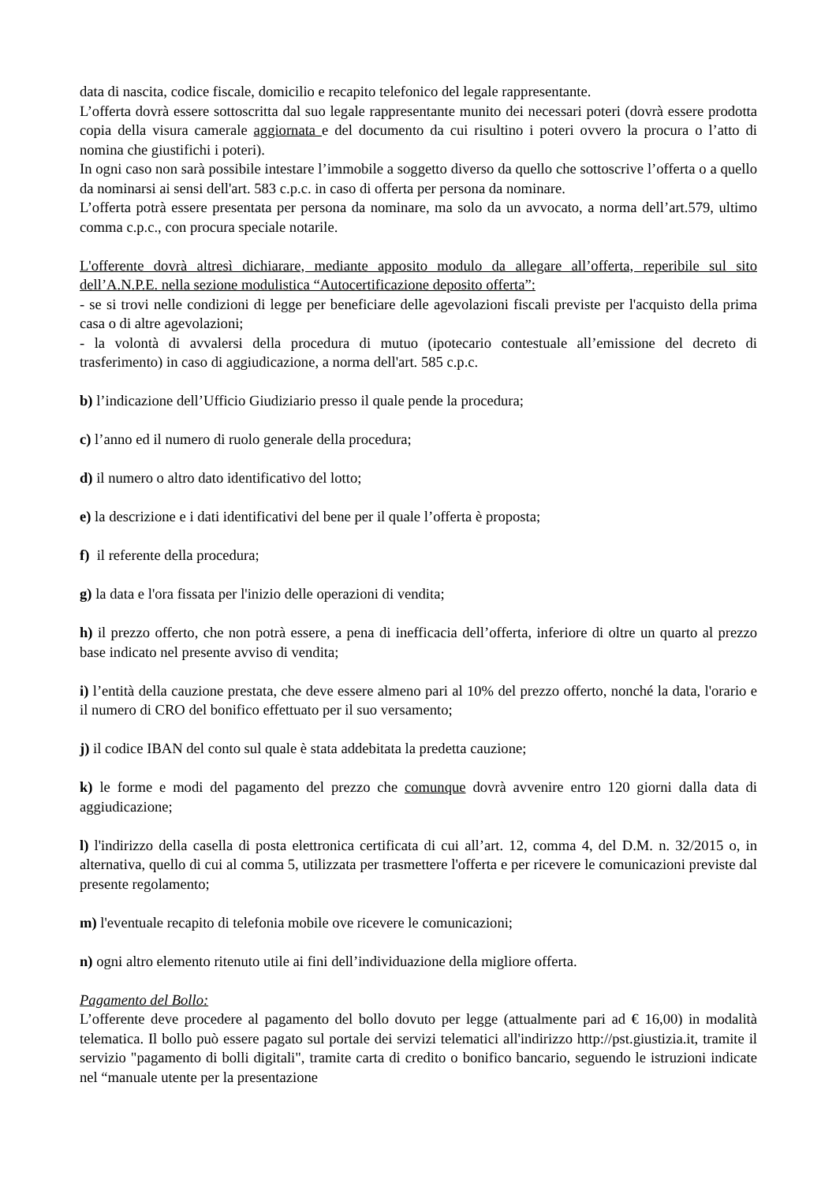data di nascita, codice fiscale, domicilio e recapito telefonico del legale rappresentante.
L’offerta dovrà essere sottoscritta dal suo legale rappresentante munito dei necessari poteri (dovrà essere prodotta copia della visura camerale aggiornata e del documento da cui risultino i poteri ovvero la procura o l’atto di nomina che giustifichi i poteri).
In ogni caso non sarà possibile intestare l’immobile a soggetto diverso da quello che sottoscrive l’offerta o a quello da nominarsi ai sensi dell'art. 583 c.p.c. in caso di offerta per persona da nominare.
L’offerta potrà essere presentata per persona da nominare, ma solo da un avvocato, a norma dell’art.579, ultimo comma c.p.c., con procura speciale notarile.
L'offerente dovrà altresì dichiarare, mediante apposito modulo da allegare all’offerta, reperibile sul sito dell’A.N.P.E. nella sezione modulistica “Autocertificazione deposito offerta”:
- se si trovi nelle condizioni di legge per beneficiare delle agevolazioni fiscali previste per l'acquisto della prima casa o di altre agevolazioni;
- la volontà di avvalersi della procedura di mutuo (ipotecario contestuale all’emissione del decreto di trasferimento) in caso di aggiudicazione, a norma dell'art. 585 c.p.c.
b) l’indicazione dell’Ufficio Giudiziario presso il quale pende la procedura;
c) l’anno ed il numero di ruolo generale della procedura;
d) il numero o altro dato identificativo del lotto;
e) la descrizione e i dati identificativi del bene per il quale l’offerta è proposta;
f) il referente della procedura;
g) la data e l'ora fissata per l'inizio delle operazioni di vendita;
h) il prezzo offerto, che non potrà essere, a pena di inefficacia dell’offerta, inferiore di oltre un quarto al prezzo base indicato nel presente avviso di vendita;
i) l’entità della cauzione prestata, che deve essere almeno pari al 10% del prezzo offerto, nonché la data, l'orario e il numero di CRO del bonifico effettuato per il suo versamento;
j) il codice IBAN del conto sul quale è stata addebitata la predetta cauzione;
k) le forme e modi del pagamento del prezzo che comunque dovrà avvenire entro 120 giorni dalla data di aggiudicazione;
l) l'indirizzo della casella di posta elettronica certificata di cui all’art. 12, comma 4, del D.M. n. 32/2015 o, in alternativa, quello di cui al comma 5, utilizzata per trasmettere l'offerta e per ricevere le comunicazioni previste dal presente regolamento;
m) l'eventuale recapito di telefonia mobile ove ricevere le comunicazioni;
n) ogni altro elemento ritenuto utile ai fini dell’individuazione della migliore offerta.
Pagamento del Bollo:
L’offerente deve procedere al pagamento del bollo dovuto per legge (attualmente pari ad € 16,00) in modalità telematica. Il bollo può essere pagato sul portale dei servizi telematici all'indirizzo http://pst.giustizia.it, tramite il servizio "pagamento di bolli digitali", tramite carta di credito o bonifico bancario, seguendo le istruzioni indicate nel “manuale utente per la presentazione